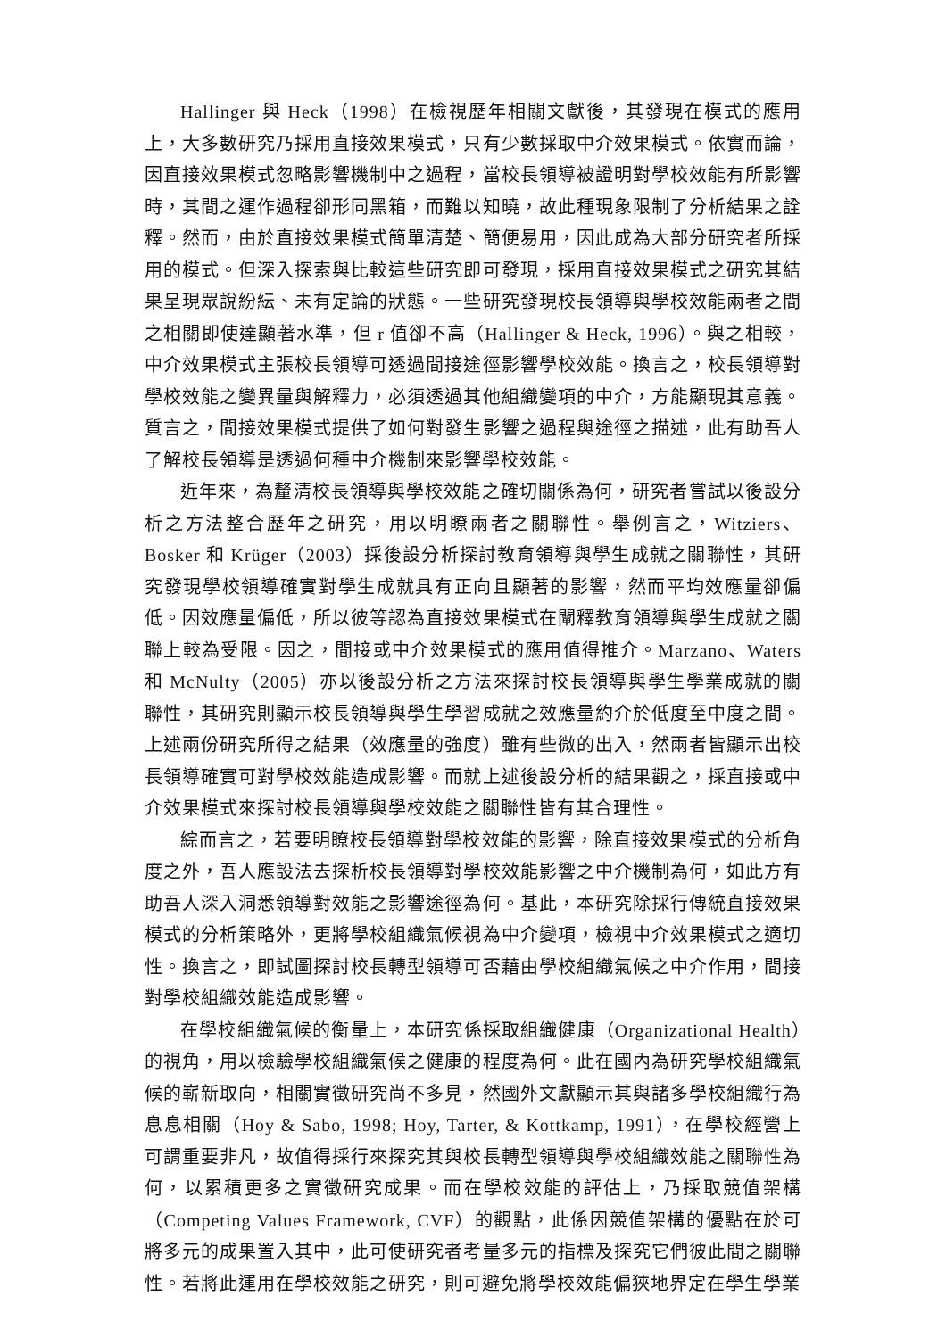Hallinger 與 Heck（1998）在檢視歷年相關文獻後，其發現在模式的應用上，大多數研究乃採用直接效果模式，只有少數採取中介效果模式。依實而論，因直接效果模式忽略影響機制中之過程，當校長領導被證明對學校效能有所影響時，其間之運作過程卻形同黑箱，而難以知曉，故此種現象限制了分析結果之詮釋。然而，由於直接效果模式簡單清楚、簡便易用，因此成為大部分研究者所採用的模式。但深入探索與比較這些研究即可發現，採用直接效果模式之研究其結果呈現眾說紛紜、未有定論的狀態。一些研究發現校長領導與學校效能兩者之間之相關即使達顯著水準，但 r 值卻不高（Hallinger & Heck, 1996）。與之相較，中介效果模式主張校長領導可透過間接途徑影響學校效能。換言之，校長領導對學校效能之變異量與解釋力，必須透過其他組織變項的中介，方能顯現其意義。質言之，間接效果模式提供了如何對發生影響之過程與途徑之描述，此有助吾人了解校長領導是透過何種中介機制來影響學校效能。
近年來，為釐清校長領導與學校效能之確切關係為何，研究者嘗試以後設分析之方法整合歷年之研究，用以明瞭兩者之關聯性。舉例言之，Witziers、Bosker 和 Krüger（2003）採後設分析探討教育領導與學生成就之關聯性，其研究發現學校領導確實對學生成就具有正向且顯著的影響，然而平均效應量卻偏低。因效應量偏低，所以彼等認為直接效果模式在闡釋教育領導與學生成就之關聯上較為受限。因之，間接或中介效果模式的應用值得推介。Marzano、Waters 和 McNulty（2005）亦以後設分析之方法來探討校長領導與學生學業成就的關聯性，其研究則顯示校長領導與學生學習成就之效應量約介於低度至中度之間。上述兩份研究所得之結果（效應量的強度）雖有些微的出入，然兩者皆顯示出校長領導確實可對學校效能造成影響。而就上述後設分析的結果觀之，採直接或中介效果模式來探討校長領導與學校效能之關聯性皆有其合理性。
綜而言之，若要明瞭校長領導對學校效能的影響，除直接效果模式的分析角度之外，吾人應設法去探析校長領導對學校效能影響之中介機制為何，如此方有助吾人深入洞悉領導對效能之影響途徑為何。基此，本研究除採行傳統直接效果模式的分析策略外，更將學校組織氣候視為中介變項，檢視中介效果模式之適切性。換言之，即試圖探討校長轉型領導可否藉由學校組織氣候之中介作用，間接對學校組織效能造成影響。
在學校組織氣候的衡量上，本研究係採取組織健康（Organizational Health）的視角，用以檢驗學校組織氣候之健康的程度為何。此在國內為研究學校組織氣候的嶄新取向，相關實徵研究尚不多見，然國外文獻顯示其與諸多學校組織行為息息相關（Hoy & Sabo, 1998; Hoy, Tarter, & Kottkamp, 1991），在學校經營上可謂重要非凡，故值得採行來探究其與校長轉型領導與學校組織效能之關聯性為何，以累積更多之實徵研究成果。而在學校效能的評估上，乃採取競值架構（Competing Values Framework, CVF）的觀點，此係因競值架構的優點在於可將多元的成果置入其中，此可使研究者考量多元的指標及探究它們彼此間之關聯性。若將此運用在學校效能之研究，則可避免將學校效能偏狹地界定在學生學業